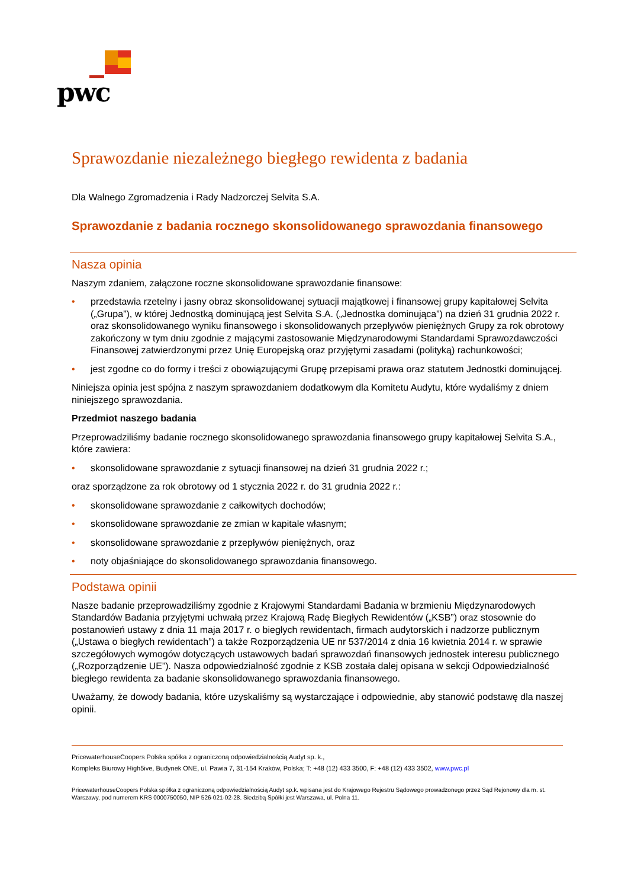pwc
Sprawozdanie niezależnego biegłego rewidenta z badania
Dla Walnego Zgromadzenia i Rady Nadzorczej Selvita S.A.
Sprawozdanie z badania rocznego skonsolidowanego sprawozdania finansowego
Nasza opinia
Naszym zdaniem, załączone roczne skonsolidowane sprawozdanie finansowe:
• przedstawia rzetelny i jasny obraz skonsolidowanej sytuacji majątkowej i finansowej grupy kapitałowej Selvita („Grupa”), w której Jednostką dominującą jest Selvita S.A. („Jednostka dominująca”) na dzień 31 grudnia 2022 r. oraz skonsolidowanego wyniku finansowego i skonsolidowanych przepływów pieniężnych Grupy za rok obrotowy zakończony w tym dniu zgodnie z mającymi zastosowanie Międzynarodowymi Standardami Sprawozdawczości Finansowej zatwierdzonymi przez Unię Europejską oraz przyjętymi zasadami (polityką) rachunkowości;
• jest zgodne co do formy i treści z obowiązującymi Grupę przepisami prawa oraz statutem Jednostki dominującej.
Niniejsza opinia jest spójna z naszym sprawozdaniem dodatkowym dla Komitetu Audytu, które wydaliśmy z dniem niniejszego sprawozdania.
Przedmiot naszego badania
Przeprowadziliśmy badanie rocznego skonsolidowanego sprawozdania finansowego grupy kapitałowej Selvita S.A., które zawiera:
• skonsolidowane sprawozdanie z sytuacji finansowej na dzień 31 grudnia 2022 r.;
oraz sporządzone za rok obrotowy od 1 stycznia 2022 r. do 31 grudnia 2022 r.:
• skonsolidowane sprawozdanie z całkowitych dochodów;
• skonsolidowane sprawozdanie ze zmian w kapitale własnym;
• skonsolidowane sprawozdanie z przepływów pieniężnych, oraz
• noty objaśniające do skonsolidowanego sprawozdania finansowego.
Podstawa opinii
Nasze badanie przeprowadziliśmy zgodnie z Krajowymi Standardami Badania w brzmieniu Międzynarodowych Standardów Badania przyjętymi uchwałą przez Krajową Radę Biegłych Rewidentów („KSB”) oraz stosownie do postanowień ustawy z dnia 11 maja 2017 r. o biegłych rewidentach, firmach audytorskich i nadzorze publicznym („Ustawa o biegłych rewidentach”) a także Rozporządzenia UE nr 537/2014 z dnia 16 kwietnia 2014 r. w sprawie szczegółowych wymogów dotyczących ustawowych badań sprawozdań finansowych jednostek interesu publicznego („Rozporządzenie UE”). Nasza odpowiedzialność zgodnie z KSB została dalej opisana w sekcji Odpowiedzialność biegłego rewidenta za badanie skonsolidowanego sprawozdania finansowego.
Uważamy, że dowody badania, które uzyskaliśmy są wystarczające i odpowiednie, aby stanowić podstawę dla naszej opinii.
PricewaterhouseCoopers Polska spółka z ograniczoną odpowiedzialnością Audyt sp. k.,
Kompleks Biurowy High5ive, Budynek ONE, ul. Pawia 7, 31-154 Kraków, Polska; T: +48 (12) 433 3500, F: +48 (12) 433 3502, www.pwc.pl
PricewaterhouseCoopers Polska spółka z ograniczoną odpowiedzialnością Audyt sp.k. wpisana jest do Krajowego Rejestru Sądowego prowadzonego przez Sąd Rejonowy dla m. st. Warszawy, pod numerem KRS 0000750050, NIP 526-021-02-28. Siedzibą Spółki jest Warszawa, ul. Polna 11.